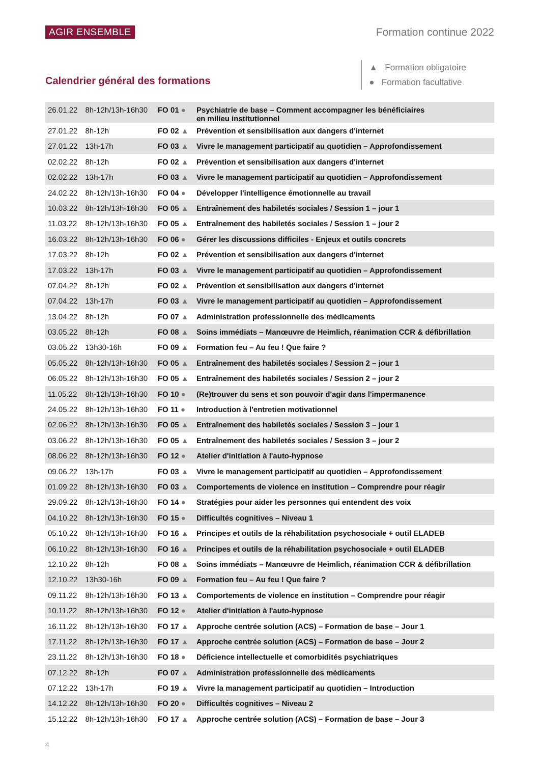AGIR ENSEMBLE Formation continue 2022
Calendrier général des formations
▲ Formation obligatoire
● Formation facultative
| 26.01.22 | 8h-12h/13h-16h30 | FO 01 ● | Psychiatrie de base – Comment accompagner les bénéficiaires en milieu institutionnel |
| 27.01.22 | 8h-12h | FO 02 ▲ | Prévention et sensibilisation aux dangers d'internet |
| 27.01.22 | 13h-17h | FO 03 ▲ | Vivre le management participatif au quotidien – Approfondissement |
| 02.02.22 | 8h-12h | FO 02 ▲ | Prévention et sensibilisation aux dangers d'internet |
| 02.02.22 | 13h-17h | FO 03 ▲ | Vivre le management participatif au quotidien – Approfondissement |
| 24.02.22 | 8h-12h/13h-16h30 | FO 04 ● | Développer l'intelligence émotionnelle au travail |
| 10.03.22 | 8h-12h/13h-16h30 | FO 05 ▲ | Entraînement des habiletés sociales / Session 1 – jour 1 |
| 11.03.22 | 8h-12h/13h-16h30 | FO 05 ▲ | Entraînement des habiletés sociales / Session 1 – jour 2 |
| 16.03.22 | 8h-12h/13h-16h30 | FO 06 ● | Gérer les discussions difficiles - Enjeux et outils concrets |
| 17.03.22 | 8h-12h | FO 02 ▲ | Prévention et sensibilisation aux dangers d'internet |
| 17.03.22 | 13h-17h | FO 03 ▲ | Vivre le management participatif au quotidien – Approfondissement |
| 07.04.22 | 8h-12h | FO 02 ▲ | Prévention et sensibilisation aux dangers d'internet |
| 07.04.22 | 13h-17h | FO 03 ▲ | Vivre le management participatif au quotidien – Approfondissement |
| 13.04.22 | 8h-12h | FO 07 ▲ | Administration professionnelle des médicaments |
| 03.05.22 | 8h-12h | FO 08 ▲ | Soins immédiats – Manœuvre de Heimlich, réanimation CCR & défibrillation |
| 03.05.22 | 13h30-16h | FO 09 ▲ | Formation feu – Au feu ! Que faire ? |
| 05.05.22 | 8h-12h/13h-16h30 | FO 05 ▲ | Entraînement des habiletés sociales / Session 2 – jour 1 |
| 06.05.22 | 8h-12h/13h-16h30 | FO 05 ▲ | Entraînement des habiletés sociales / Session 2 – jour 2 |
| 11.05.22 | 8h-12h/13h-16h30 | FO 10 ● | (Re)trouver du sens et son pouvoir d'agir dans l'impermanence |
| 24.05.22 | 8h-12h/13h-16h30 | FO 11 ● | Introduction à l'entretien motivationnel |
| 02.06.22 | 8h-12h/13h-16h30 | FO 05 ▲ | Entraînement des habiletés sociales / Session 3 – jour 1 |
| 03.06.22 | 8h-12h/13h-16h30 | FO 05 ▲ | Entraînement des habiletés sociales / Session 3 – jour 2 |
| 08.06.22 | 8h-12h/13h-16h30 | FO 12 ● | Atelier d'initiation à l'auto-hypnose |
| 09.06.22 | 13h-17h | FO 03 ▲ | Vivre le management participatif au quotidien – Approfondissement |
| 01.09.22 | 8h-12h/13h-16h30 | FO 03 ▲ | Comportements de violence en institution – Comprendre pour réagir |
| 29.09.22 | 8h-12h/13h-16h30 | FO 14 ● | Stratégies pour aider les personnes qui entendent des voix |
| 04.10.22 | 8h-12h/13h-16h30 | FO 15 ● | Difficultés cognitives – Niveau 1 |
| 05.10.22 | 8h-12h/13h-16h30 | FO 16 ▲ | Principes et outils de la réhabilitation psychosociale + outil ELADEB |
| 06.10.22 | 8h-12h/13h-16h30 | FO 16 ▲ | Principes et outils de la réhabilitation psychosociale + outil ELADEB |
| 12.10.22 | 8h-12h | FO 08 ▲ | Soins immédiats – Manœuvre de Heimlich, réanimation CCR & défibrillation |
| 12.10.22 | 13h30-16h | FO 09 ▲ | Formation feu – Au feu ! Que faire ? |
| 09.11.22 | 8h-12h/13h-16h30 | FO 13 ▲ | Comportements de violence en institution – Comprendre pour réagir |
| 10.11.22 | 8h-12h/13h-16h30 | FO 12 ● | Atelier d'initiation à l'auto-hypnose |
| 16.11.22 | 8h-12h/13h-16h30 | FO 17 ▲ | Approche centrée solution (ACS) – Formation de base – Jour 1 |
| 17.11.22 | 8h-12h/13h-16h30 | FO 17 ▲ | Approche centrée solution (ACS) – Formation de base – Jour 2 |
| 23.11.22 | 8h-12h/13h-16h30 | FO 18 ● | Déficience intellectuelle et comorbidités psychiatriques |
| 07.12.22 | 8h-12h | FO 07 ▲ | Administration professionnelle des médicaments |
| 07.12.22 | 13h-17h | FO 19 ▲ | Vivre la management participatif au quotidien – Introduction |
| 14.12.22 | 8h-12h/13h-16h30 | FO 20 ● | Difficultés cognitives – Niveau 2 |
| 15.12.22 | 8h-12h/13h-16h30 | FO 17 ▲ | Approche centrée solution (ACS) – Formation de base – Jour 3 |
4